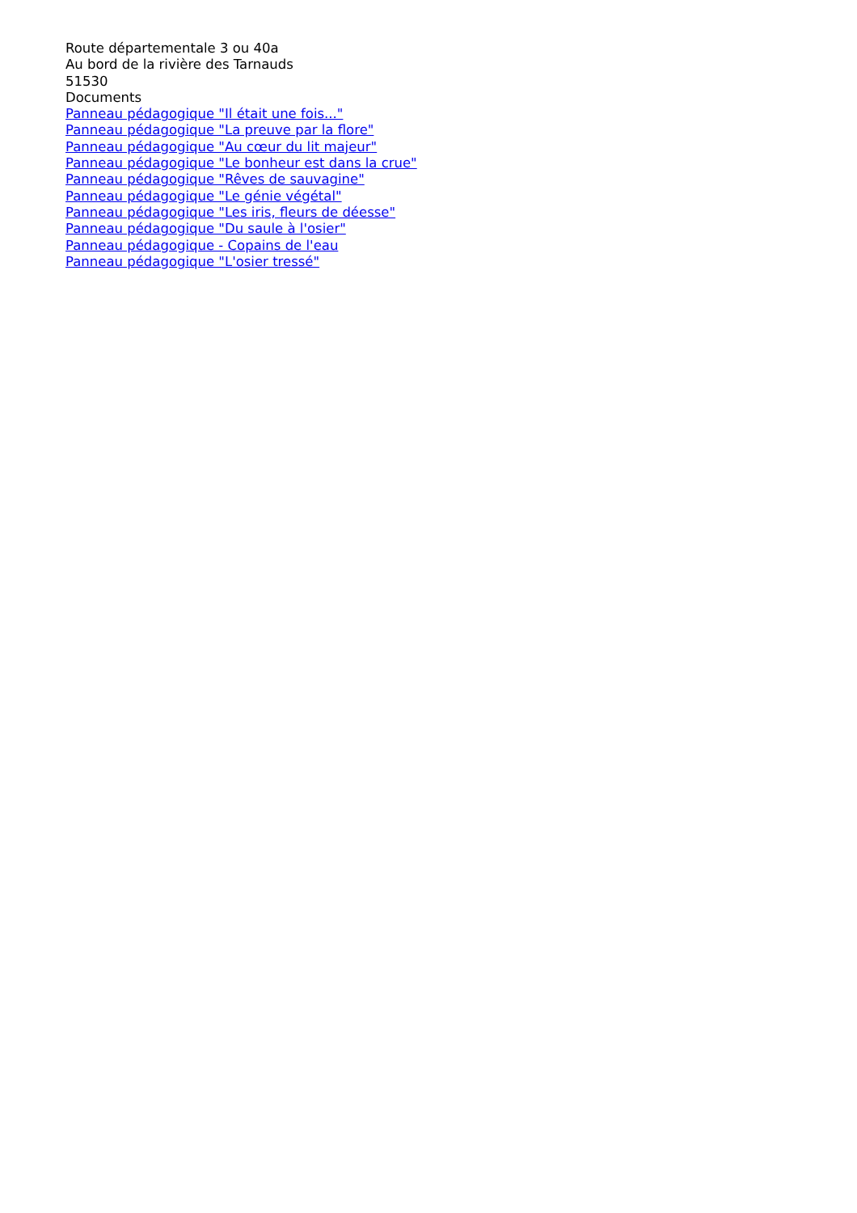Route départementale 3 ou 40a
Au bord de la rivière des Tarnauds
51530
Documents
Panneau pédagogique "Il était une fois..."
Panneau pédagogique "La preuve par la flore"
Panneau pédagogique "Au cœur du lit majeur"
Panneau pédagogique "Le bonheur est dans la crue"
Panneau pédagogique "Rêves de sauvagine"
Panneau pédagogique "Le génie végétal"
Panneau pédagogique "Les iris, fleurs de déesse"
Panneau pédagogique "Du saule à l'osier"
Panneau pédagogique - Copains de l'eau
Panneau pédagogique "L'osier tressé"